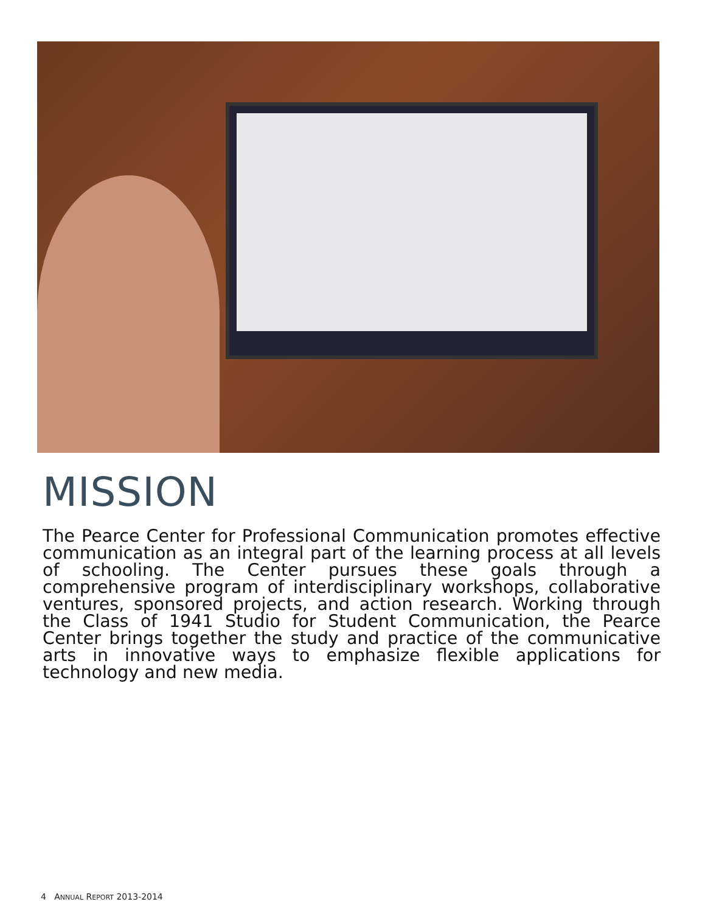MISSION
The Pearce Center for Professional Communication promotes effective communication as an integral part of the learning process at all levels of schooling. The Center pursues these goals through a comprehensive program of interdisciplinary workshops, collaborative ventures, sponsored projects, and action research. Working through the Class of 1941 Studio for Student Communication, the Pearce Center brings together the study and practice of the communicative arts in innovative ways to emphasize flexible applications for technology and new media.
4 ANNUAL REPORT 2013-2014